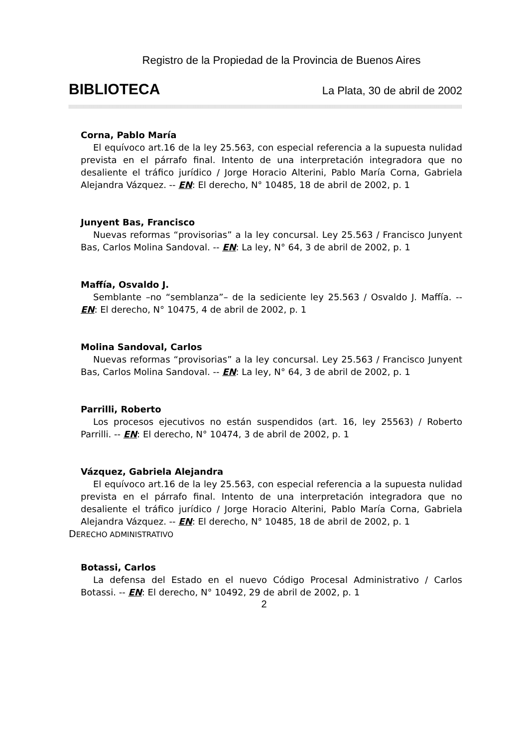Registro de la Propiedad de la Provincia de Buenos Aires
BIBLIOTECA La Plata, 30 de abril de 2002
Corna, Pablo María
El equívoco art.16 de la ley 25.563, con especial referencia a la supuesta nulidad prevista en el párrafo final. Intento de una interpretación integradora que no desaliente el tráfico jurídico / Jorge Horacio Alterini, Pablo María Corna, Gabriela Alejandra Vázquez. -- EN: El derecho, N° 10485, 18 de abril de 2002, p. 1
Junyent Bas, Francisco
Nuevas reformas “provisorias” a la ley concursal. Ley 25.563 / Francisco Junyent Bas, Carlos Molina Sandoval. -- EN: La ley, N° 64, 3 de abril de 2002, p. 1
Maffía, Osvaldo J.
Semblante –no “semblanza”– de la sediciente ley 25.563 / Osvaldo J. Maffía. -- EN: El derecho, N° 10475, 4 de abril de 2002, p. 1
Molina Sandoval, Carlos
Nuevas reformas “provisorias” a la ley concursal. Ley 25.563 / Francisco Junyent Bas, Carlos Molina Sandoval. -- EN: La ley, N° 64, 3 de abril de 2002, p. 1
Parrilli, Roberto
Los procesos ejecutivos no están suspendidos (art. 16, ley 25563) / Roberto Parrilli. -- EN: El derecho, N° 10474, 3 de abril de 2002, p. 1
Vázquez, Gabriela Alejandra
El equívoco art.16 de la ley 25.563, con especial referencia a la supuesta nulidad prevista en el párrafo final. Intento de una interpretación integradora que no desaliente el tráfico jurídico / Jorge Horacio Alterini, Pablo María Corna, Gabriela Alejandra Vázquez. -- EN: El derecho, N° 10485, 18 de abril de 2002, p. 1
DERECHO ADMINISTRATIVO
Botassi, Carlos
La defensa del Estado en el nuevo Código Procesal Administrativo / Carlos Botassi. -- EN: El derecho, N° 10492, 29 de abril de 2002, p. 1
2